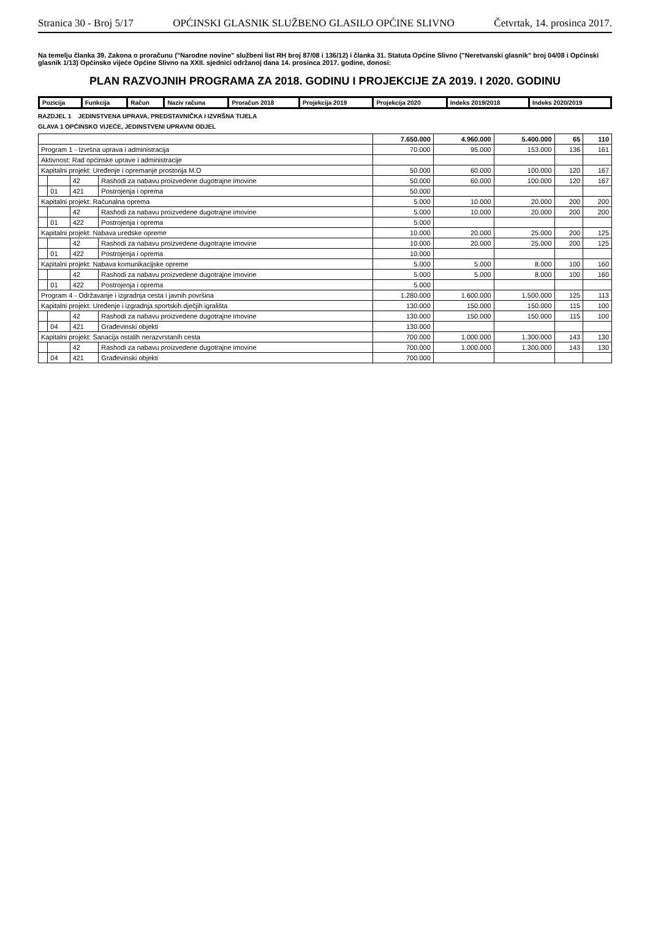Stranica 30 - Broj 5/17 OPĆINSKI GLASNIK SLUŽBENO GLASILO OPĆINE SLIVNO Četvrtak, 14. prosinca 2017.
Na temelju članka 39. Zakona o proračunu ("Narodne novine" službeni list RH broj 87/08 i 136/12) i članka 31. Statuta Općine Slivno ("Neretvanski glasnik" broj 04/08 i Općinski glasnik 1/13) Općinsko vijeće Općine Slivno na XXII. sjednici održanoj dana 14. prosinca 2017. godine, donosi:
PLAN RAZVOJNIH PROGRAMA ZA 2018. GODINU I PROJEKCIJE ZA 2019. I 2020. GODINU
| Pozicija | Funkcija | Račun | Naziv računa | Proračun 2018 | Projekcija 2019 | Projekcija 2020 | Indeks 2019/2018 | Indeks 2020/2019 |
| --- | --- | --- | --- | --- | --- | --- | --- | --- |
RAZDJEL 1 JEDINSTVENA UPRAVA, PREDSTAVNIČKA I IZVRŠNA TIJELA
GLAVA 1 OPĆINSKO VIJEĆE, JEDINSTVENI UPRAVNI ODJEL
| | | | | 7.650.000 | 4.960.000 | 5.400.000 | 65 | 110 |
| Program 1 - Izvršna uprava i administracija | | | | 70.000 | 95.000 | 153.000 | 136 | 161 |
| Aktivnost: Rad općinske uprave i administracije | | | | | | | | |
| Kapitalni projekt: Uređenje i opremanje prostorija M.O | | | | 50.000 | 60.000 | 100.000 | 120 | 167 |
| | | 42 | Rashodi za nabavu proizvedene dugotrajne imovine | 50.000 | 60.000 | 100.000 | 120 | 167 |
| | 01 | 421 | Postrojenja i oprema | 50.000 | | | | |
| Kapitalni projekt: Računalna oprema | | | | 5.000 | 10.000 | 20.000 | 200 | 200 |
| | | 42 | Rashodi za nabavu proizvedene dugotrajne imovine | 5.000 | 10.000 | 20.000 | 200 | 200 |
| | 01 | 422 | Postrojenja i oprema | 5.000 | | | | |
| Kapitalni projekt: Nabava uredske opreme | | | | 10.000 | 20.000 | 25.000 | 200 | 125 |
| | | 42 | Rashodi za nabavu proizvedene dugotrajne imovine | 10.000 | 20.000 | 25.000 | 200 | 125 |
| | 01 | 422 | Postrojenja i oprema | 10.000 | | | | |
| Kapitalni projekt: Nabava komunikacijske opreme | | | | 5.000 | 5.000 | 8.000 | 100 | 160 |
| | | 42 | Rashodi za nabavu proizvedene dugotrajne imovine | 5.000 | 5.000 | 8.000 | 100 | 160 |
| | 01 | 422 | Postrojenja i oprema | 5.000 | | | | |
| Program 4 - Održavanje i izgradnja cesta i javnih površina | | | | 1.280.000 | 1.600.000 | 1.500.000 | 125 | 113 |
| Kapitalni projekt: Uređenje i izgradnja sportskih dječjih igrališta | | | | 130.000 | 150.000 | 150.000 | 115 | 100 |
| | | 42 | Rashodi za nabavu proizvedene dugotrajne imovine | 130.000 | 150.000 | 150.000 | 115 | 100 |
| | 04 | 421 | Građevinski objekti | 130.000 | | | | |
| Kapitalni projekt: Sanacija ostalih nerazvrstanih cesta | | | | 700.000 | 1.000.000 | 1.300.000 | 143 | 130 |
| | | 42 | Rashodi za nabavu proizvedene dugotrajne imovine | 700.000 | 1.000.000 | 1.300.000 | 143 | 130 |
| | 04 | 421 | Građevinski objekti | 700.000 | | | | |